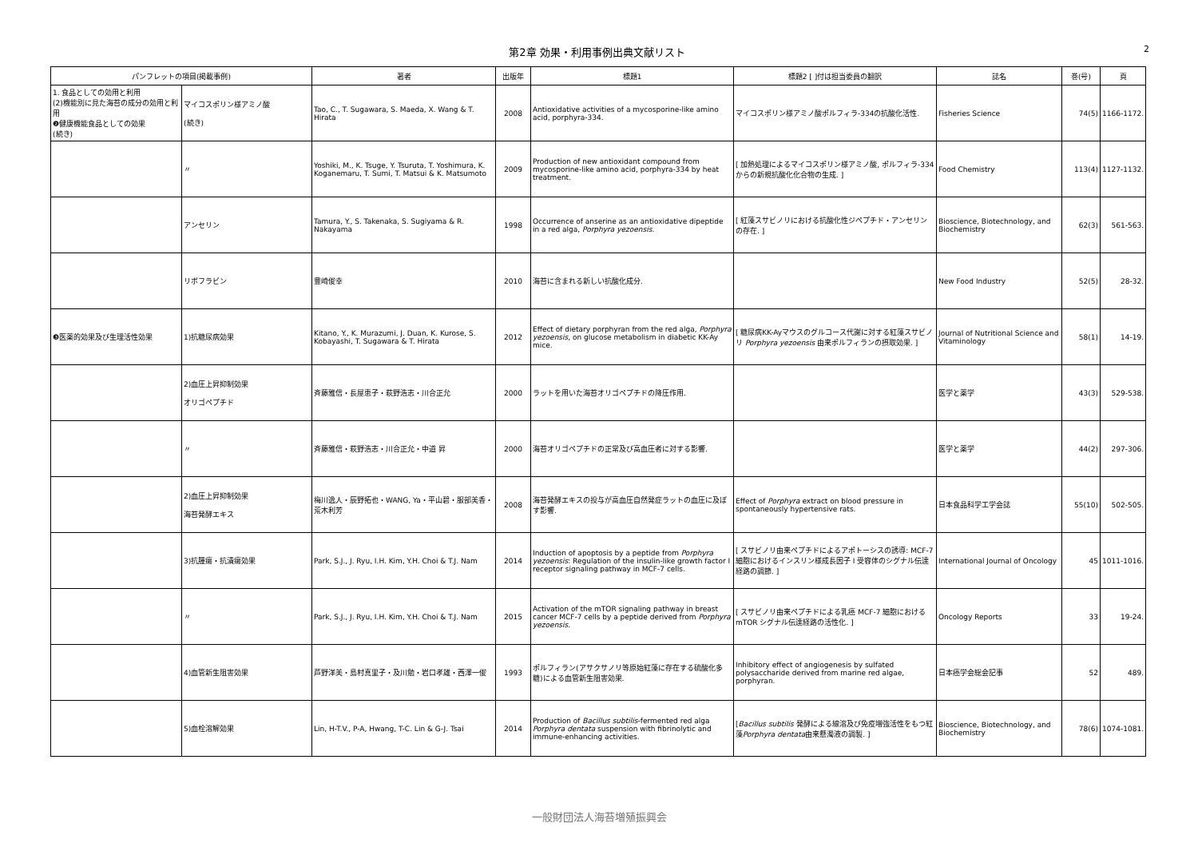第2章 効果・利用事例出典文献リスト
2
| パンフレットの項目(掲載事例) | | 著者 | 出版年 | 標題1 | 標題2 [ ]付は担当委員の翻訳 | 誌名 | 巻(号) | 頁 |
| --- | --- | --- | --- | --- | --- | --- | --- | --- |
| 1. 食品としての効用と利用 (2)機能別に見た海苔の成分の効用と利用 ❷健康機能食品としての効果 (続き) | マイコスポリン様アミノ酸 (続き) | Tao, C., T. Sugawara, S. Maeda, X. Wang & T. Hirata | 2008 | Antioxidative activities of a mycosporine-like amino acid, porphyra-334. | マイコスポリン様アミノ酸ポルフィラ-334の抗酸化活性. | Fisheries Science | 74(5) | 1166-1172. |
| | 〃 | Yoshiki, M., K. Tsuge, Y. Tsuruta, T. Yoshimura, K. Koganemaru, T. Sumi, T. Matsui & K. Matsumoto | 2009 | Production of new antioxidant compound from mycosporine-like amino acid, porphyra-334 by heat treatment. | [ 加熱処理によるマイコスポリン様アミノ酸, ポルフィラ-334からの新規抗酸化化合物の生成. ] | Food Chemistry | 113(4) | 1127-1132. |
| | アンセリン | Tamura, Y., S. Takenaka, S. Sugiyama & R. Nakayama | 1998 | Occurrence of anserine as an antioxidative dipeptide in a red alga, Porphyra yezoensis . | [ 紅藻スサビノリにおける抗酸化性ジペプチド・アンセリンの存在. ] | Bioscience, Biotechnology, and Biochemistry | 62(3) | 561-563. |
| | リボフラビン | 豊崎俊幸 | 2010 | 海苔に含まれる新しい抗酸化成分. | | New Food Industry | 52(5) | 28-32. |
| ❸医薬的効果及び生理活性効果 | 1)抗糖尿病効果 | Kitano, Y., K. Murazumi, J. Duan, K. Kurose, S. Kobayashi, T. Sugawara & T. Hirata | 2012 | Effect of dietary porphyran from the red alga, Porphyra yezoensis , on glucose metabolism in diabetic KK-Ay mice. | [ 糖尿病KK-Ayマウスのグルコース代謝に対する紅藻スサビノリ Porphyra yezoensis 由来ポルフィランの摂取効果. ] | Journal of Nutritional Science and Vitaminology | 58(1) | 14-19. |
| | 2)血圧上昇抑制効果 オリゴペプチド | 斉藤雅信・長屋恵子・萩野浩志・川合正允 | 2000 | ラットを用いた海苔オリゴペプチドの降圧作用. | | 医学と薬学 | 43(3) | 529-538. |
| | 〃 | 斉藤雅信・萩野浩志・川合正允・中道 昇 | 2000 | 海苔オリゴペプチドの正常及び高血圧者に対する影響. | | 医学と薬学 | 44(2) | 297-306. |
| | 2)血圧上昇抑制効果 海苔発酵エキス | 梅川逸人・辰野拓也・WANG, Ya・平山碧・服部美香・荒木利芳 | 2008 | 海苔発酵エキスの投与が高血圧自然発症ラットの血圧に及ぼす影響. | Effect of Porphyra extract on blood pressure in spontaneously hypertensive rats. | 日本食品科学工学会誌 | 55(10) | 502-505. |
| | 3)抗腫瘍・抗潰瘍効果 | Park, S.J., J. Ryu, I.H. Kim, Y.H. Choi & T.J. Nam | 2014 | Induction of apoptosis by a peptide from Porphyra yezoensis : Regulation of the insulin-like growth factor I receptor signaling pathway in MCF-7 cells. | [ スサビノリ由来ペプチドによるアポトーシスの誘導: MCF-7細胞におけるインスリン様成長因子 I 受容体のシグナル伝達経路の調節. ] | International Journal of Oncology | 45 | 1011-1016. |
| | 〃 | Park, S.J., J. Ryu, I.H. Kim, Y.H. Choi & T.J. Nam | 2015 | Activation of the mTOR signaling pathway in breast cancer MCF-7 cells by a peptide derived from Porphyra yezoensis . | [ スサビノリ由来ペプチドによる乳癌 MCF-7 細胞における mTOR シグナル伝達経路の活性化. ] | Oncology Reports | 33 | 19-24. |
| | 4)血管新生阻害効果 | 芦野洋美・島村真里子・及川勉・岩口孝雄・西澤一俊 | 1993 | ポルフィラン(アサクサノリ等原始紅藻に存在する硫酸化多糖)による血管新生阻害効果. | Inhibitory effect of angiogenesis by sulfated polysaccharide derived from marine red algae, porphyran. | 日本癌学会総会記事 | 52 | 489. |
| | 5)血栓溶解効果 | Lin, H-T.V., P-A, Hwang, T-C. Lin & G-J. Tsai | 2014 | Production of Bacillus subtilis -fermented red alga Porphyra dentata suspension with fibrinolytic and immune-enhancing activities. | [ Bacillus subtilis 発酵による線溶及び免疫増強活性をもつ紅藻 Porphyra dentata 由来懸濁液の調製. ] | Bioscience, Biotechnology, and Biochemistry | 78(6) | 1074-1081. |
一般財団法人海苔増殖振興会